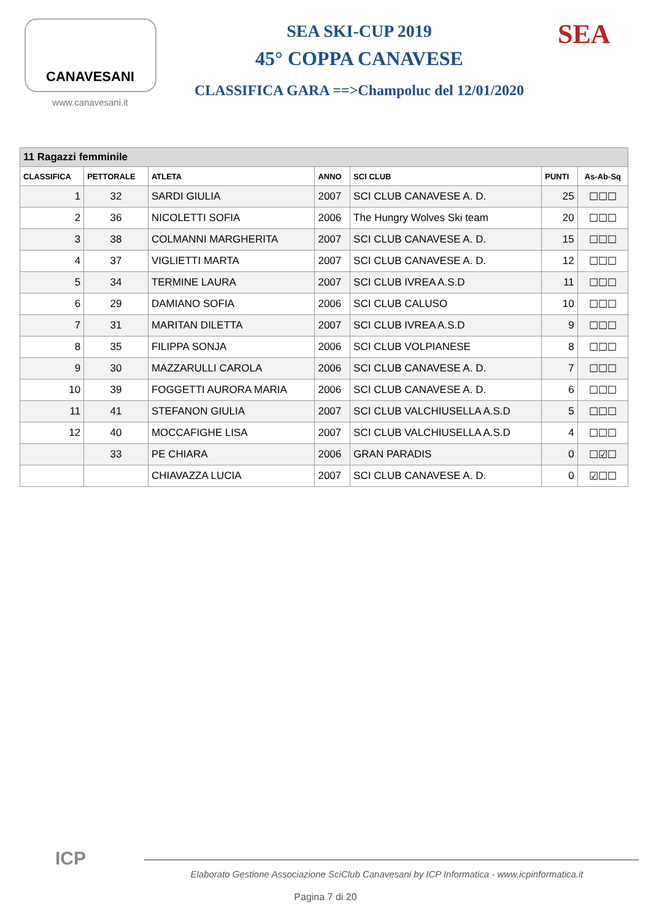CANAVESANI
www.canavesani.it
SEA SKI-CUP 2019
45° COPPA CANAVESE
CLASSIFICA GARA ==>Champoluc del 12/01/2020
SEA
| 11 Ragazzi femminile | | | | | | |
| --- | --- | --- | --- | --- | --- | --- |
| CLASSIFICA | PETTORALE | ATLETA | ANNO | SCI CLUB | PUNTI | As-Ab-Sq |
| 1 | 32 | SARDI GIULIA | 2007 | SCI CLUB CANAVESE A. D. | 25 | ☐☐☐ |
| 2 | 36 | NICOLETTI SOFIA | 2006 | The Hungry Wolves Ski team | 20 | ☐☐☐ |
| 3 | 38 | COLMANNI MARGHERITA | 2007 | SCI CLUB CANAVESE A. D. | 15 | ☐☐☐ |
| 4 | 37 | VIGLIETTI MARTA | 2007 | SCI CLUB CANAVESE A. D. | 12 | ☐☐☐ |
| 5 | 34 | TERMINE LAURA | 2007 | SCI CLUB IVREA A.S.D | 11 | ☐☐☐ |
| 6 | 29 | DAMIANO SOFIA | 2006 | SCI CLUB CALUSO | 10 | ☐☐☐ |
| 7 | 31 | MARITAN DILETTA | 2007 | SCI CLUB IVREA A.S.D | 9 | ☐☐☐ |
| 8 | 35 | FILIPPA SONJA | 2006 | SCI CLUB VOLPIANESE | 8 | ☐☐☐ |
| 9 | 30 | MAZZARULLI CAROLA | 2006 | SCI CLUB CANAVESE A. D. | 7 | ☐☐☐ |
| 10 | 39 | FOGGETTI AURORA MARIA | 2006 | SCI CLUB CANAVESE A. D. | 6 | ☐☐☐ |
| 11 | 41 | STEFANON GIULIA | 2007 | SCI CLUB VALCHIUSELLA A.S.D | 5 | ☐☐☐ |
| 12 | 40 | MOCCAFIGHE LISA | 2007 | SCI CLUB VALCHIUSELLA A.S.D | 4 | ☐☐☐ |
| | 33 | PE CHIARA | 2006 | GRAN PARADIS | 0 | ☐☑☐ |
| | | CHIAVAZZA LUCIA | 2007 | SCI CLUB CANAVESE A. D. | 0 | ☑☐☐ |
ICP
Elaborato Gestione Associazione SciClub Canavesani by ICP Informatica - www.icpinformatica.it
Pagina 7 di 20